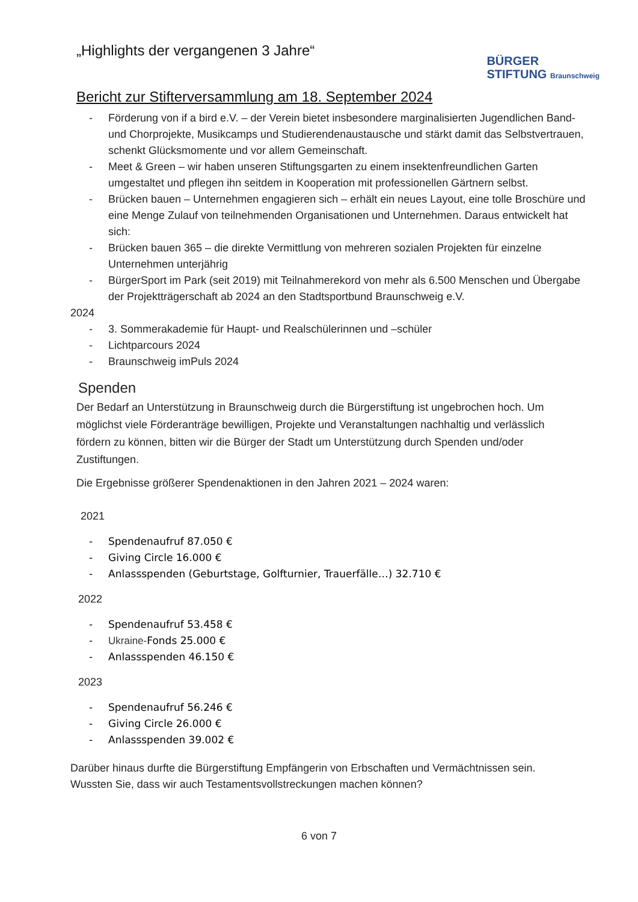„Highlights der vergangenen 3 Jahre“
BÜRGER
STIFTUNG Braunschweig
Bericht zur Stifterversammlung am 18. September 2024
- Förderung von if a bird e.V. – der Verein bietet insbesondere marginalisierten Jugendlichen Band- und Chorprojekte, Musikcamps und Studierendenaustausche und stärkt damit das Selbstvertrauen, schenkt Glücksmomente und vor allem Gemeinschaft.
- Meet & Green – wir haben unseren Stiftungsgarten zu einem insektenfreundlichen Garten umgestaltet und pflegen ihn seitdem in Kooperation mit professionellen Gärtnern selbst.
- Brücken bauen – Unternehmen engagieren sich – erhält ein neues Layout, eine tolle Broschüre und eine Menge Zulauf von teilnehmenden Organisationen und Unternehmen. Daraus entwickelt hat sich:
- Brücken bauen 365 – die direkte Vermittlung von mehreren sozialen Projekten für einzelne Unternehmen unterjährig
- BürgerSport im Park (seit 2019) mit Teilnahmerekord von mehr als 6.500 Menschen und Übergabe der Projektträgerschaft ab 2024 an den Stadtsportbund Braunschweig e.V.
2024
- 3. Sommerakademie für Haupt- und Realschülerinnen und –schüler
- Lichtparcours 2024
- Braunschweig imPuls 2024
Spenden
Der Bedarf an Unterstützung in Braunschweig durch die Bürgerstiftung ist ungebrochen hoch. Um möglichst viele Förderanträge bewilligen, Projekte und Veranstaltungen nachhaltig und verlässlich fördern zu können, bitten wir die Bürger der Stadt um Unterstützung durch Spenden und/oder Zustiftungen.
Die Ergebnisse größerer Spendenaktionen in den Jahren 2021 – 2024 waren:
2021
- Spendenaufruf 87.050 €
- Giving Circle 16.000 €
- Anlassspenden (Geburtstage, Golfturnier, Trauerfälle…) 32.710 €
2022
- Spendenaufruf 53.458 €
- Ukraine-Fonds 25.000 €
- Anlassspenden 46.150 €
2023
- Spendenaufruf 56.246 €
- Giving Circle 26.000 €
- Anlassspenden 39.002 €
Darüber hinaus durfte die Bürgerstiftung Empfängerin von Erbschaften und Vermächtnissen sein. Wussten Sie, dass wir auch Testamentsvollstreckungen machen können?
6 von 7